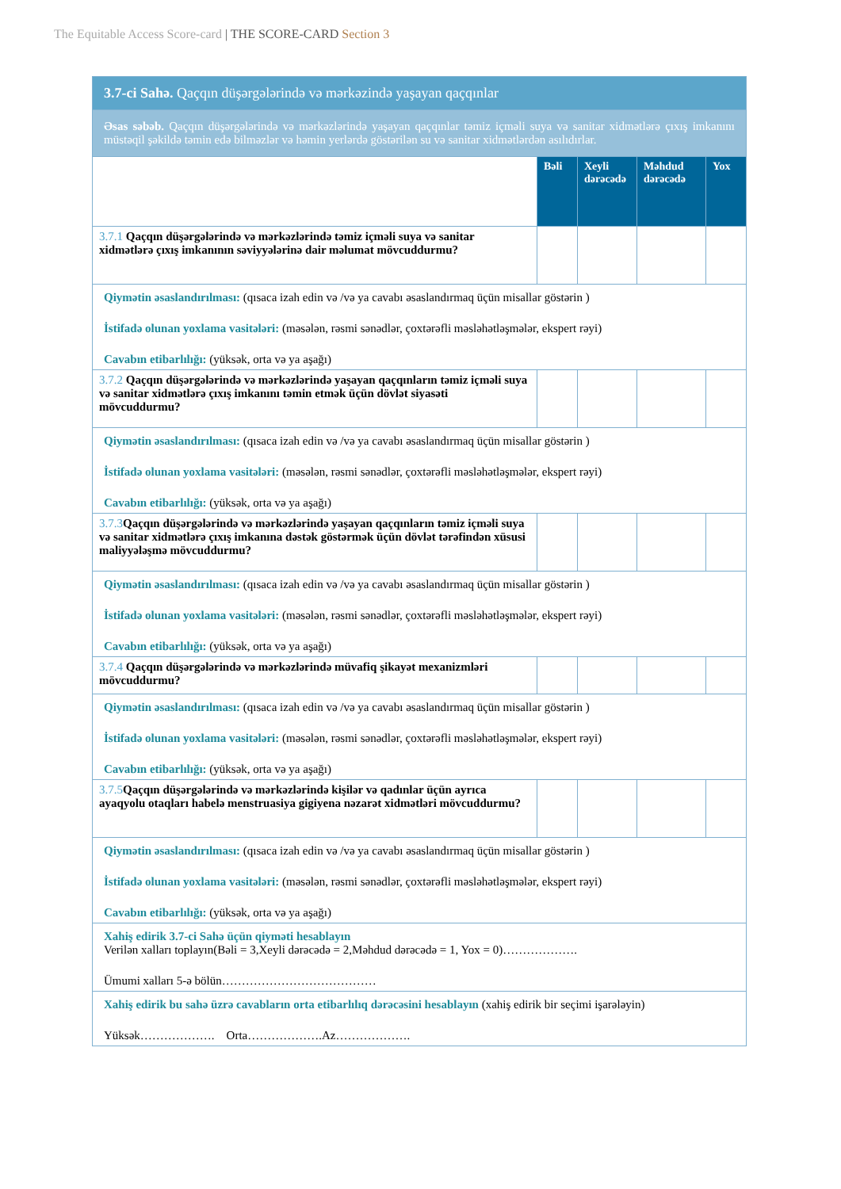The Equitable Access Score-card | THE SCORE-CARD Section 3
| 3.7-ci Sahə. Qaçqın düşərgələrində və mərkəzində yaşayan qaçqınlar | | | | |
| Əsas səbəb. Qaçqın düşərgələrində və mərkəzlərində yaşayan qaçqınlar təmiz içməli suya və sanitar xidmətlərə çıxış imkanını müstəqil şəkildə təmin edə bilməzlər və həmin yerlərdə göstərilən su və sanitar xidmətlərdən asılıdırlar. | | | | |
| | Bəli | Xeyli dərəcədə | Məhdud dərəcədə | Yox |
| 3.7.1 Qaçqın düşərgələrində və mərkəzlərində təmiz içməli suya və sanitar xidmətlərə çıxış imkanının səviyyələrinə dair məlumat mövcuddurmu? | | | | |
| Qiymətin əsaslandırılması: (qısaca izah edin və /və ya cavabı əsaslandırmaq üçün misallar göstərin ) İstifadə olunan yoxlama vasitələri: (məsələn, rəsmi sənədlər, çoxtərəfli məsləhətləşmələr, ekspert rəyi) Cavabın etibarlılığı: (yüksək, orta və ya aşağı) | | | | |
| 3.7.2 Qaçqın düşərgələrində və mərkəzlərində yaşayan qaçqınların təmiz içməli suya və sanitar xidmətlərə çıxış imkanını təmin etmək üçün dövlət siyasəti mövcuddurmu? | | | | |
| Qiymətin əsaslandırılması: (qısaca izah edin və /və ya cavabı əsaslandırmaq üçün misallar göstərin ) İstifadə olunan yoxlama vasitələri: (məsələn, rəsmi sənədlər, çoxtərəfli məsləhətləşmələr, ekspert rəyi) Cavabın etibarlılığı: (yüksək, orta və ya aşağı) | | | | |
| 3.7.3 Qaçqın düşərgələrində və mərkəzlərində yaşayan qaçqınların təmiz içməli suya və sanitar xidmətlərə çıxış imkanına dəstək göstərmək üçün dövlət tərəfindən xüsusi maliyyələşmə mövcuddurmu? | | | | |
| Qiymətin əsaslandırılması: (qısaca izah edin və /və ya cavabı əsaslandırmaq üçün misallar göstərin ) İstifadə olunan yoxlama vasitələri: (məsələn, rəsmi sənədlər, çoxtərəfli məsləhətləşmələr, ekspert rəyi) Cavabın etibarlılığı: (yüksək, orta və ya aşağı) | | | | |
| 3.7.4 Qaçqın düşərgələrində və mərkəzlərində müvafiq şikayət mexanizmləri mövcuddurmu? | | | | |
| Qiymətin əsaslandırılması: (qısaca izah edin və /və ya cavabı əsaslandırmaq üçün misallar göstərin ) İstifadə olunan yoxlama vasitələri: (məsələn, rəsmi sənədlər, çoxtərəfli məsləhətləşmələr, ekspert rəyi) Cavabın etibarlılığı: (yüksək, orta və ya aşağı) | | | | |
| 3.7.5 Qaçqın düşərgələrində və mərkəzlərində kişilər və qadınlar üçün ayrıca ayaqyolu otaqları habelə menstruasiya gigiyena nəzarət xidmətləri mövcuddurmu? | | | | |
| Qiymətin əsaslandırılması: (qısaca izah edin və /və ya cavabı əsaslandırmaq üçün misallar göstərin ) İstifadə olunan yoxlama vasitələri: (məsələn, rəsmi sənədlər, çoxtərəfli məsləhətləşmələr, ekspert rəyi) Cavabın etibarlılığı: (yüksək, orta və ya aşağı) | | | | |
| Xahiş edirik 3.7-ci Sahə üçün qiyməti hesablayın Verilən xalları toplayın(Bəli = 3,Xeyli dərəcədə = 2,Məhdud dərəcədə = 1, Yox = 0)………………. Ümumi xalları 5-ə bölün………………………………… | | | | |
| Xahiş edirik bu sahə üzrə cavabların orta etibarlılıq dərəcəsini hesablayın (xahiş edirik bir seçimi işarələyin) Yüksək………………. Orta……………….Az………………. | | | | |